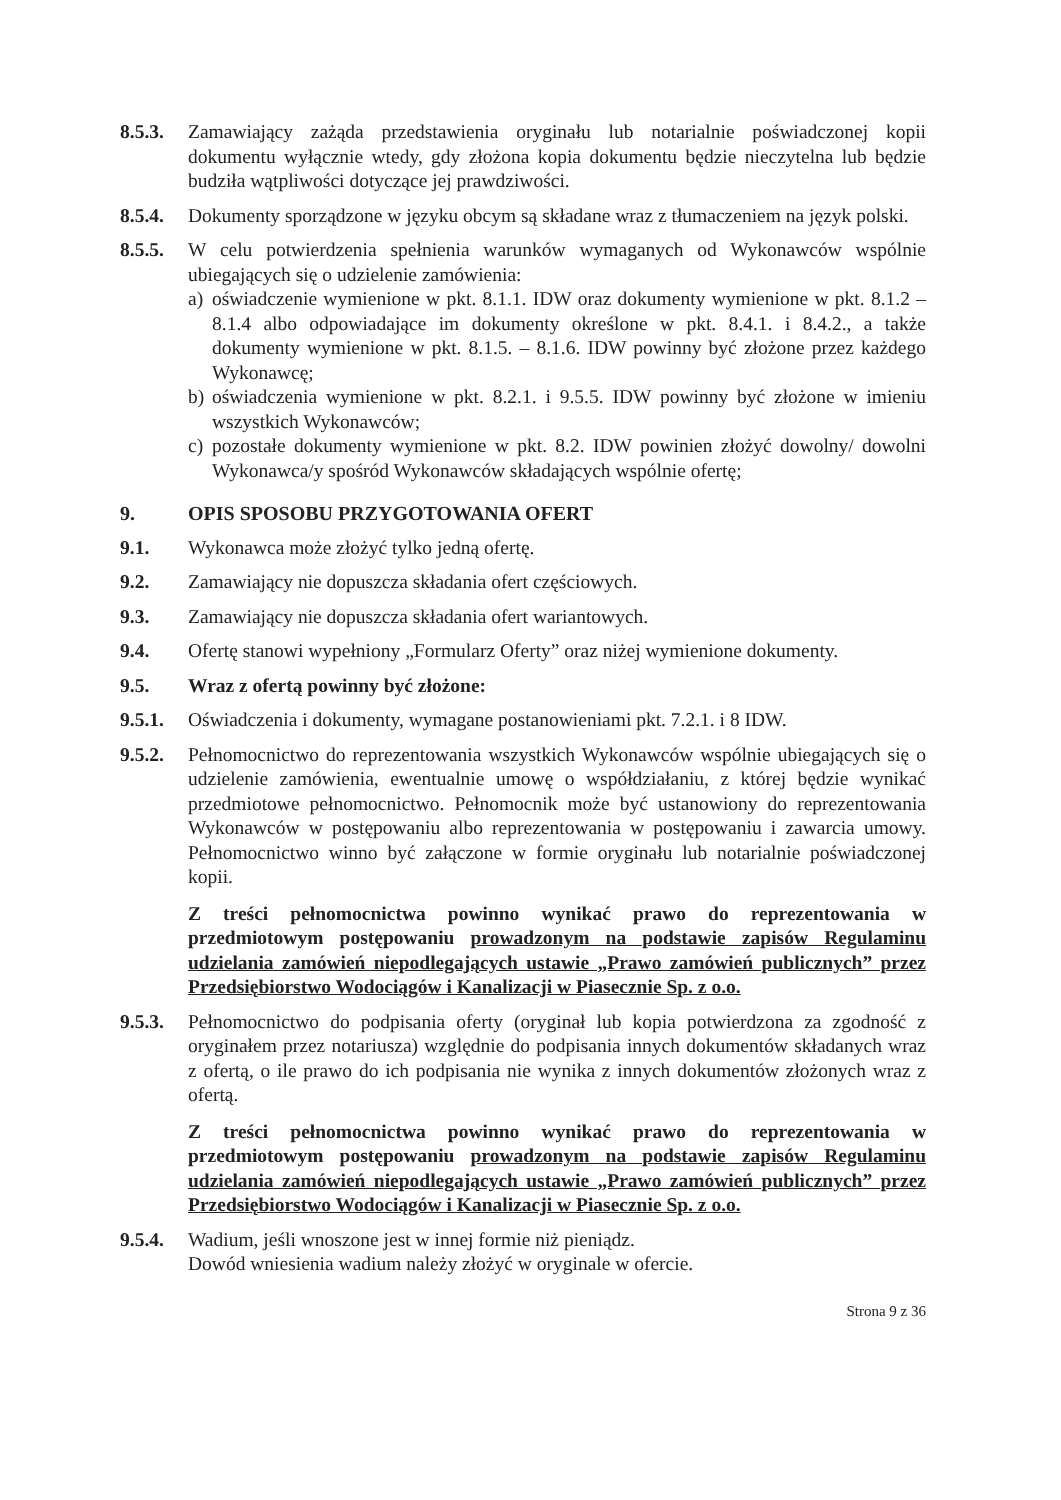8.5.3.
Zamawiający zażąda przedstawienia oryginału lub notarialnie poświadczonej kopii dokumentu wyłącznie wtedy, gdy złożona kopia dokumentu będzie nieczytelna lub będzie budziła wątpliwości dotyczące jej prawdziwości.
8.5.4.
Dokumenty sporządzone w języku obcym są składane wraz z tłumaczeniem na język polski.
8.5.5.
W celu potwierdzenia spełnienia warunków wymaganych od Wykonawców wspólnie ubiegających się o udzielenie zamówienia:
a) oświadczenie wymienione w pkt. 8.1.1. IDW oraz dokumenty wymienione w pkt. 8.1.2 – 8.1.4 albo odpowiadające im dokumenty określone w pkt. 8.4.1. i 8.4.2., a także dokumenty wymienione w pkt. 8.1.5. – 8.1.6. IDW powinny być złożone przez każdego Wykonawcę;
b) oświadczenia wymienione w pkt. 8.2.1. i 9.5.5. IDW powinny być złożone w imieniu wszystkich Wykonawców;
c) pozostałe dokumenty wymienione w pkt. 8.2. IDW powinien złożyć dowolny/ dowolni Wykonawca/y spośród Wykonawców składających wspólnie ofertę;
9. OPIS SPOSOBU PRZYGOTOWANIA OFERT
9.1. Wykonawca może złożyć tylko jedną ofertę.
9.2. Zamawiający nie dopuszcza składania ofert częściowych.
9.3. Zamawiający nie dopuszcza składania ofert wariantowych.
9.4. Ofertę stanowi wypełniony „Formularz Oferty” oraz niżej wymienione dokumenty.
9.5. Wraz z ofertą powinny być złożone:
9.5.1.
Oświadczenia i dokumenty, wymagane postanowieniami pkt. 7.2.1. i 8 IDW.
9.5.2.
Pełnomocnictwo do reprezentowania wszystkich Wykonawców wspólnie ubiegających się o udzielenie zamówienia, ewentualnie umowę o współdziałaniu, z której będzie wynikać przedmiotowe pełnomocnictwo. Pełnomocnik może być ustanowiony do reprezentowania Wykonawców w postępowaniu albo reprezentowania w postępowaniu i zawarcia umowy. Pełnomocnictwo winno być załączone w formie oryginału lub notarialnie poświadczonej kopii.
Z treści pełnomocnictwa powinno wynikać prawo do reprezentowania w przedmiotowym postępowaniu prowadzonym na podstawie zapisów Regulaminu udzielania zamówień niepodlegających ustawie „Prawo zamówień publicznych” przez Przedsiębiorstwo Wodociągów i Kanalizacji w Piasecznie Sp. z o.o.
9.5.3.
Pełnomocnictwo do podpisania oferty (oryginał lub kopia potwierdzona za zgodność z oryginałem przez notariusza) względnie do podpisania innych dokumentów składanych wraz z ofertą, o ile prawo do ich podpisania nie wynika z innych dokumentów złożonych wraz z ofertą.
Z treści pełnomocnictwa powinno wynikać prawo do reprezentowania w przedmiotowym postępowaniu prowadzonym na podstawie zapisów Regulaminu udzielania zamówień niepodlegających ustawie „Prawo zamówień publicznych” przez Przedsiębiorstwo Wodociągów i Kanalizacji w Piasecznie Sp. z o.o.
9.5.4.
Wadium, jeśli wnoszone jest w innej formie niż pieniądz.
Dowód wniesienia wadium należy złożyć w oryginale w ofercie.
Strona 9 z 36